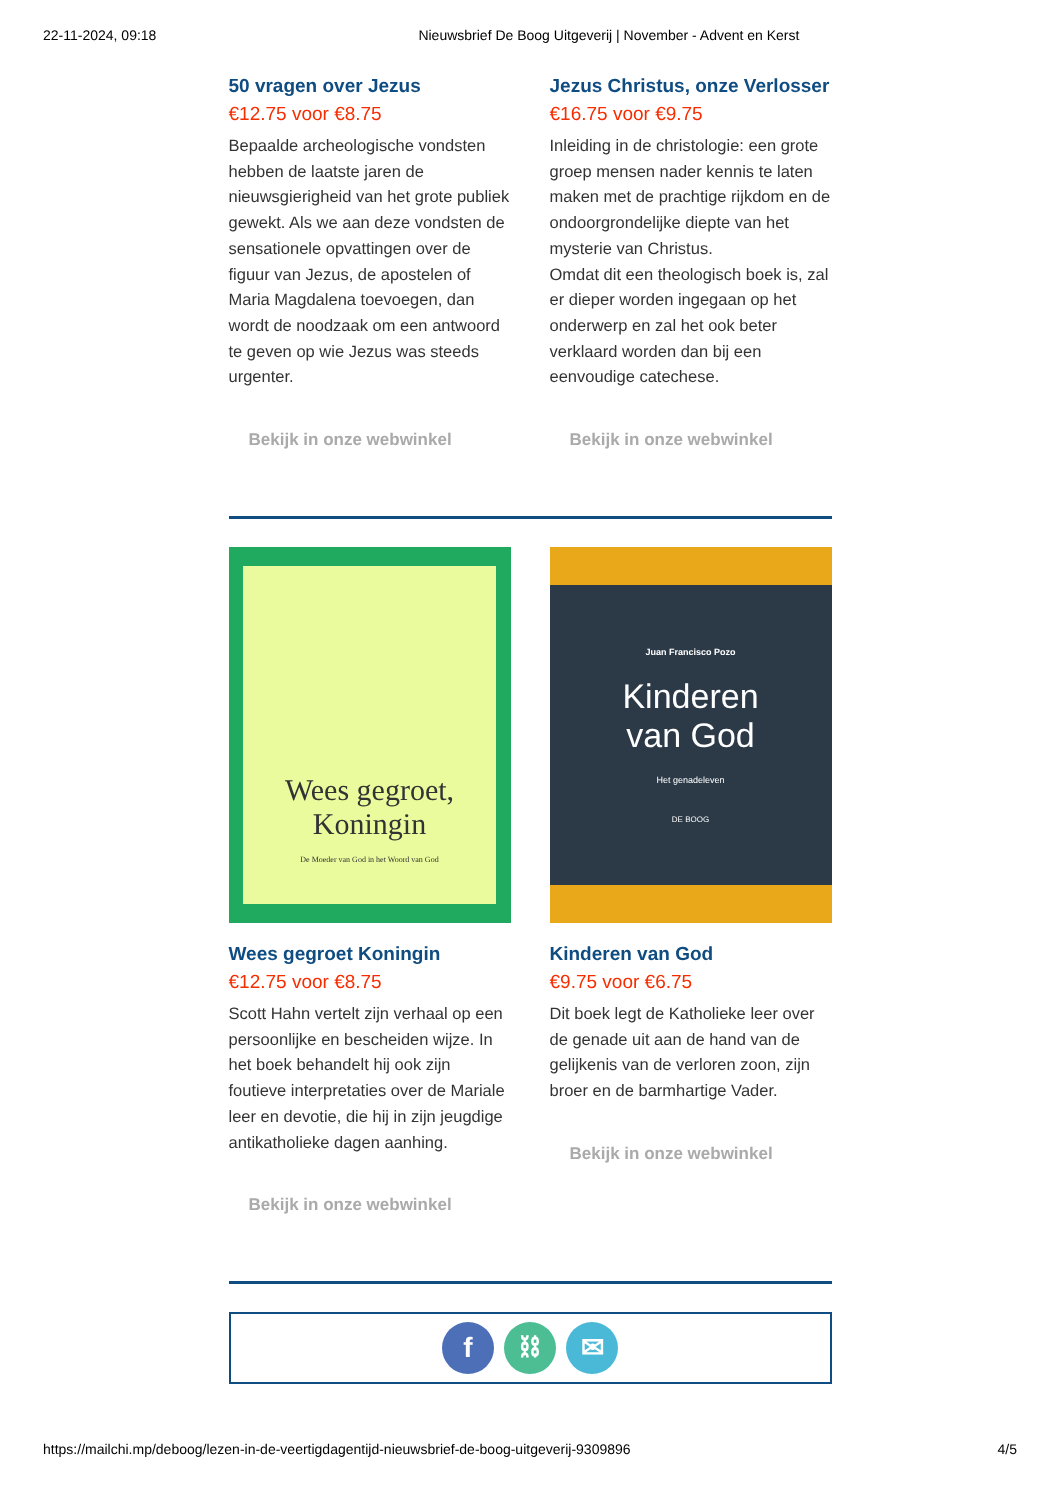22-11-2024, 09:18 Nieuwsbrief De Boog Uitgeverij | November - Advent en Kerst
50 vragen over Jezus
€12.75 voor €8.75
Bepaalde archeologische vondsten hebben de laatste jaren de nieuwsgierigheid van het grote publiek gewekt. Als we aan deze vondsten de sensationele opvattingen over de figuur van Jezus, de apostelen of Maria Magdalena toevoegen, dan wordt de noodzaak om een antwoord te geven op wie Jezus was steeds urgenter.
Bekijk in onze webwinkel
Jezus Christus, onze Verlosser
€16.75 voor €9.75
Inleiding in de christologie: een grote groep mensen nader kennis te laten maken met de prachtige rijkdom en de ondoorgrondelijke diepte van het mysterie van Christus.
Omdat dit een theologisch boek is, zal er dieper worden ingegaan op het onderwerp en zal het ook beter verklaard worden dan bij een eenvoudige catechese.
Bekijk in onze webwinkel
Wees gegroet,
Koningin
De Moeder van God in het Woord van God
Wees gegroet Koningin
€12.75 voor €8.75
Scott Hahn vertelt zijn verhaal op een persoonlijke en bescheiden wijze. In het boek behandelt hij ook zijn foutieve interpretaties over de Mariale leer en devotie, die hij in zijn jeugdige antikatholieke dagen aanhing.
Bekijk in onze webwinkel
Juan Francisco Pozo
Kinderen
van God
Het genadeleven
DE BOOG
Kinderen van God
€9.75 voor €6.75
Dit boek legt de Katholieke leer over de genade uit aan de hand van de gelijkenis van de verloren zoon, zijn broer en de barmhartige Vader.
Bekijk in onze webwinkel
f ⛓ ✉
https://mailchi.mp/deboog/lezen-in-de-veertigdagentijd-nieuwsbrief-de-boog-uitgeverij-9309896 4/5